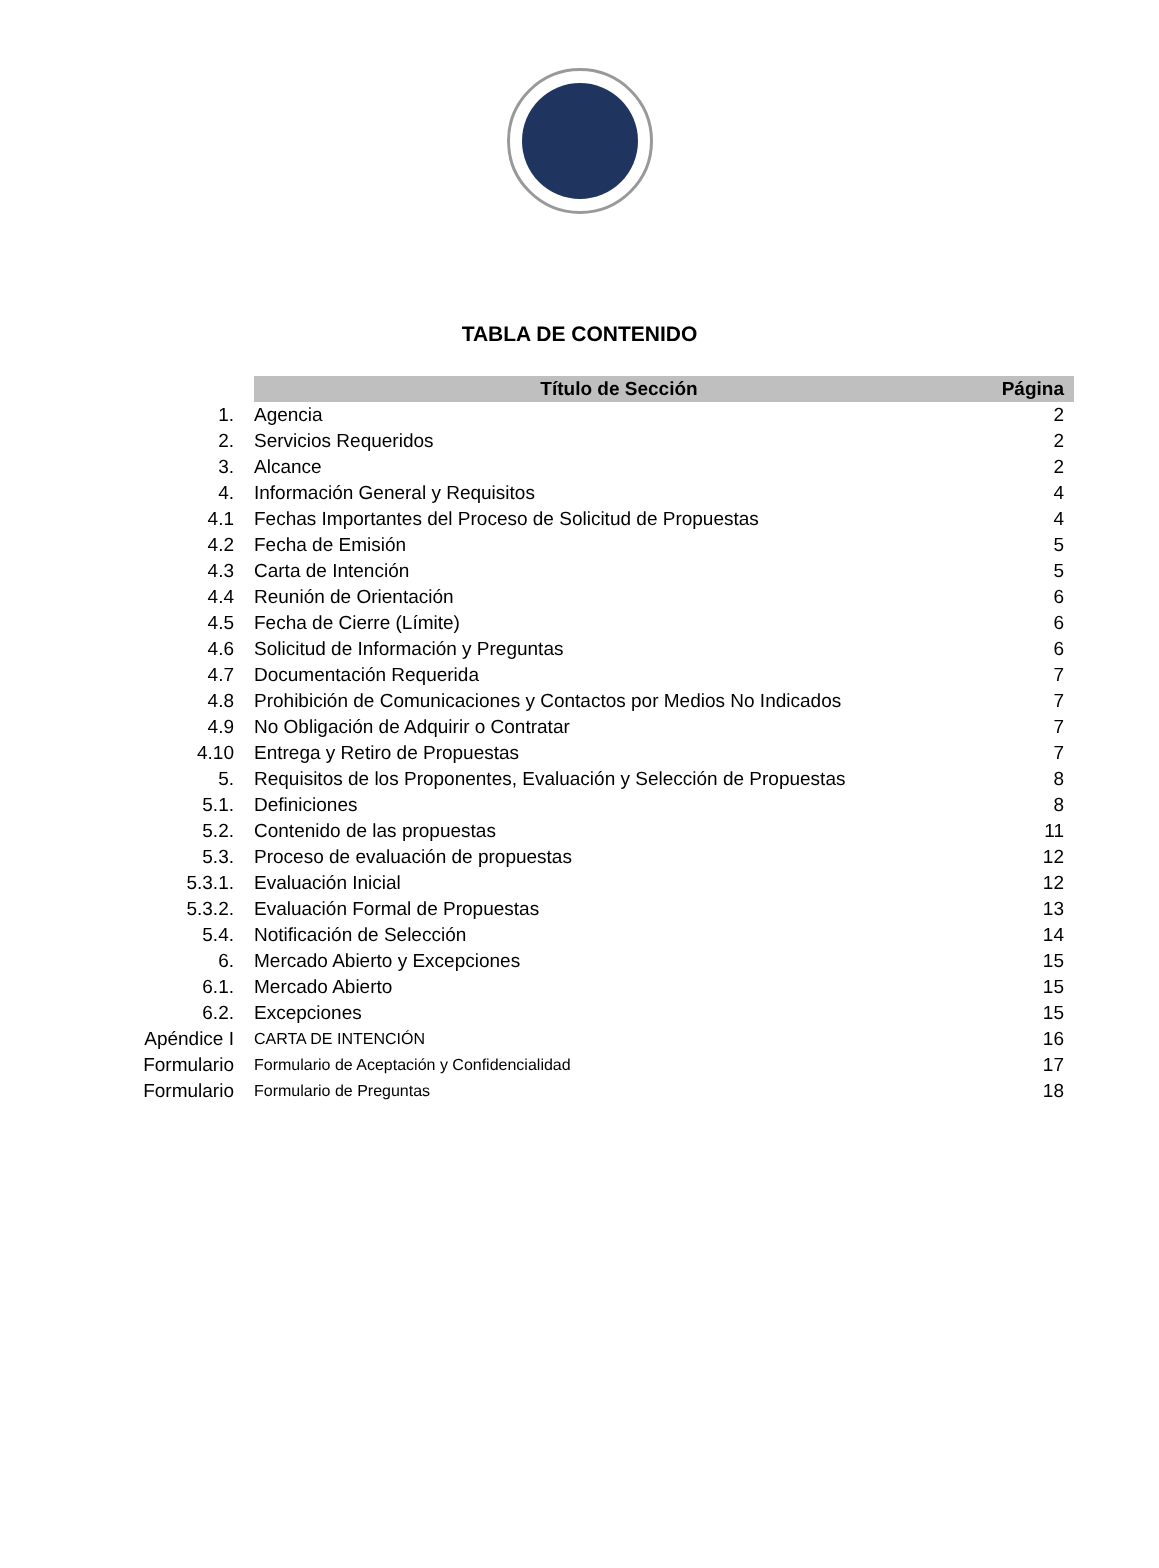TABLA DE CONTENIDO
| | Título de Sección | Página |
| 1. | Agencia | 2 |
| 2. | Servicios Requeridos | 2 |
| 3. | Alcance | 2 |
| 4. | Información General y Requisitos | 4 |
| 4.1 | Fechas Importantes del Proceso de Solicitud de Propuestas | 4 |
| 4.2 | Fecha de Emisión | 5 |
| 4.3 | Carta de Intención | 5 |
| 4.4 | Reunión de Orientación | 6 |
| 4.5 | Fecha de Cierre (Límite) | 6 |
| 4.6 | Solicitud de Información y Preguntas | 6 |
| 4.7 | Documentación Requerida | 7 |
| 4.8 | Prohibición de Comunicaciones y Contactos por Medios No Indicados | 7 |
| 4.9 | No Obligación de Adquirir o Contratar | 7 |
| 4.10 | Entrega y Retiro de Propuestas | 7 |
| 5. | Requisitos de los Proponentes, Evaluación y Selección de Propuestas | 8 |
| 5.1. | Definiciones | 8 |
| 5.2. | Contenido de las propuestas | 11 |
| 5.3. | Proceso de evaluación de propuestas | 12 |
| 5.3.1. | Evaluación Inicial | 12 |
| 5.3.2. | Evaluación Formal de Propuestas | 13 |
| 5.4. | Notificación de Selección | 14 |
| 6. | Mercado Abierto y Excepciones | 15 |
| 6.1. | Mercado Abierto | 15 |
| 6.2. | Excepciones | 15 |
| Apéndice I | CARTA DE INTENCIÓN | 16 |
| Formulario | Formulario de Aceptación y Confidencialidad | 17 |
| Formulario | Formulario de Preguntas | 18 |